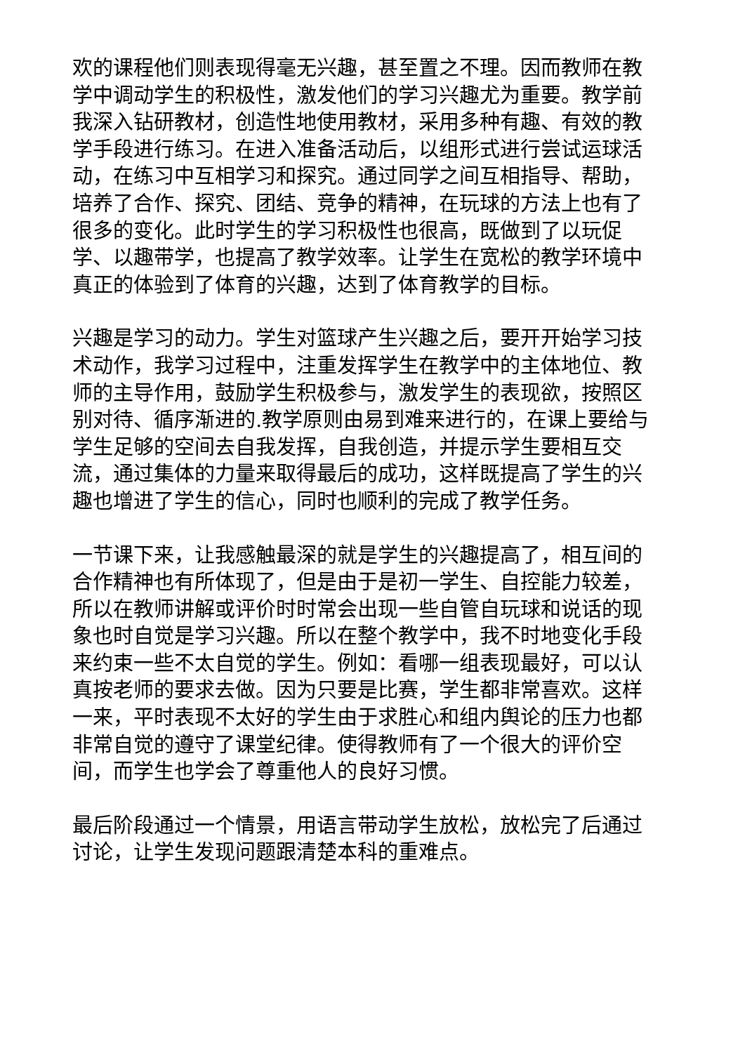欢的课程他们则表现得毫无兴趣，甚至置之不理。因而教师在教学中调动学生的积极性，激发他们的学习兴趣尤为重要。教学前我深入钻研教材，创造性地使用教材，采用多种有趣、有效的教学手段进行练习。在进入准备活动后，以组形式进行尝试运球活动，在练习中互相学习和探究。通过同学之间互相指导、帮助，培养了合作、探究、团结、竞争的精神，在玩球的方法上也有了很多的变化。此时学生的学习积极性也很高，既做到了以玩促学、以趣带学，也提高了教学效率。让学生在宽松的教学环境中真正的体验到了体育的兴趣，达到了体育教学的目标。
兴趣是学习的动力。学生对篮球产生兴趣之后，要开开始学习技术动作，我学习过程中，注重发挥学生在教学中的主体地位、教师的主导作用，鼓励学生积极参与，激发学生的表现欲，按照区别对待、循序渐进的.教学原则由易到难来进行的，在课上要给与学生足够的空间去自我发挥，自我创造，并提示学生要相互交流，通过集体的力量来取得最后的成功，这样既提高了学生的兴趣也增进了学生的信心，同时也顺利的完成了教学任务。
一节课下来，让我感触最深的就是学生的兴趣提高了，相互间的合作精神也有所体现了，但是由于是初一学生、自控能力较差，所以在教师讲解或评价时时常会出现一些自管自玩球和说话的现象也时自觉是学习兴趣。所以在整个教学中，我不时地变化手段来约束一些不太自觉的学生。例如：看哪一组表现最好，可以认真按老师的要求去做。因为只要是比赛，学生都非常喜欢。这样一来，平时表现不太好的学生由于求胜心和组内舆论的压力也都非常自觉的遵守了课堂纪律。使得教师有了一个很大的评价空间，而学生也学会了尊重他人的良好习惯。
最后阶段通过一个情景，用语言带动学生放松，放松完了后通过讨论，让学生发现问题跟清楚本科的重难点。